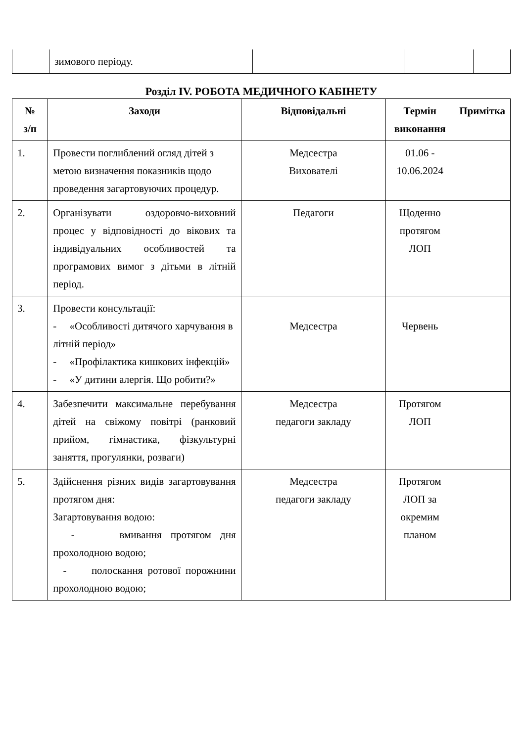| | зимового періоду. | | | |
Розділ IV. РОБОТА МЕДИЧНОГО КАБІНЕТУ
| № з/п | Заходи | Відповідальні | Термін виконання | Примітка |
| --- | --- | --- | --- | --- |
| 1. | Провести поглиблений огляд дітей з метою визначення показників щодо проведення загартовуючих процедур. | Медсестра Вихователі | 01.06 - 10.06.2024 | |
| 2. | Організувати оздоровчо-виховний процес у відповідності до вікових та індивідуальних особливостей та програмових вимог з дітьми в літній період. | Педагоги | Щоденно протягом ЛОП | |
| 3. | Провести консультації: - «Особливості дитячого харчування в літній період» - «Профілактика кишкових інфекцій» - «У дитини алергія. Що робити?» | Медсестра | Червень | |
| 4. | Забезпечити максимальне перебування дітей на свіжому повітрі (ранковий прийом, гімнастика, фізкультурні заняття, прогулянки, розваги) | Медсестра педагоги закладу | Протягом ЛОП | |
| 5. | Здійснення різних видів загартовування протягом дня: Загартовування водою: - вмивання протягом дня прохолодною водою; - полоскання ротової порожнини прохолодною водою; | Медсестра педагоги закладу | Протягом ЛОП за окремим планом | |